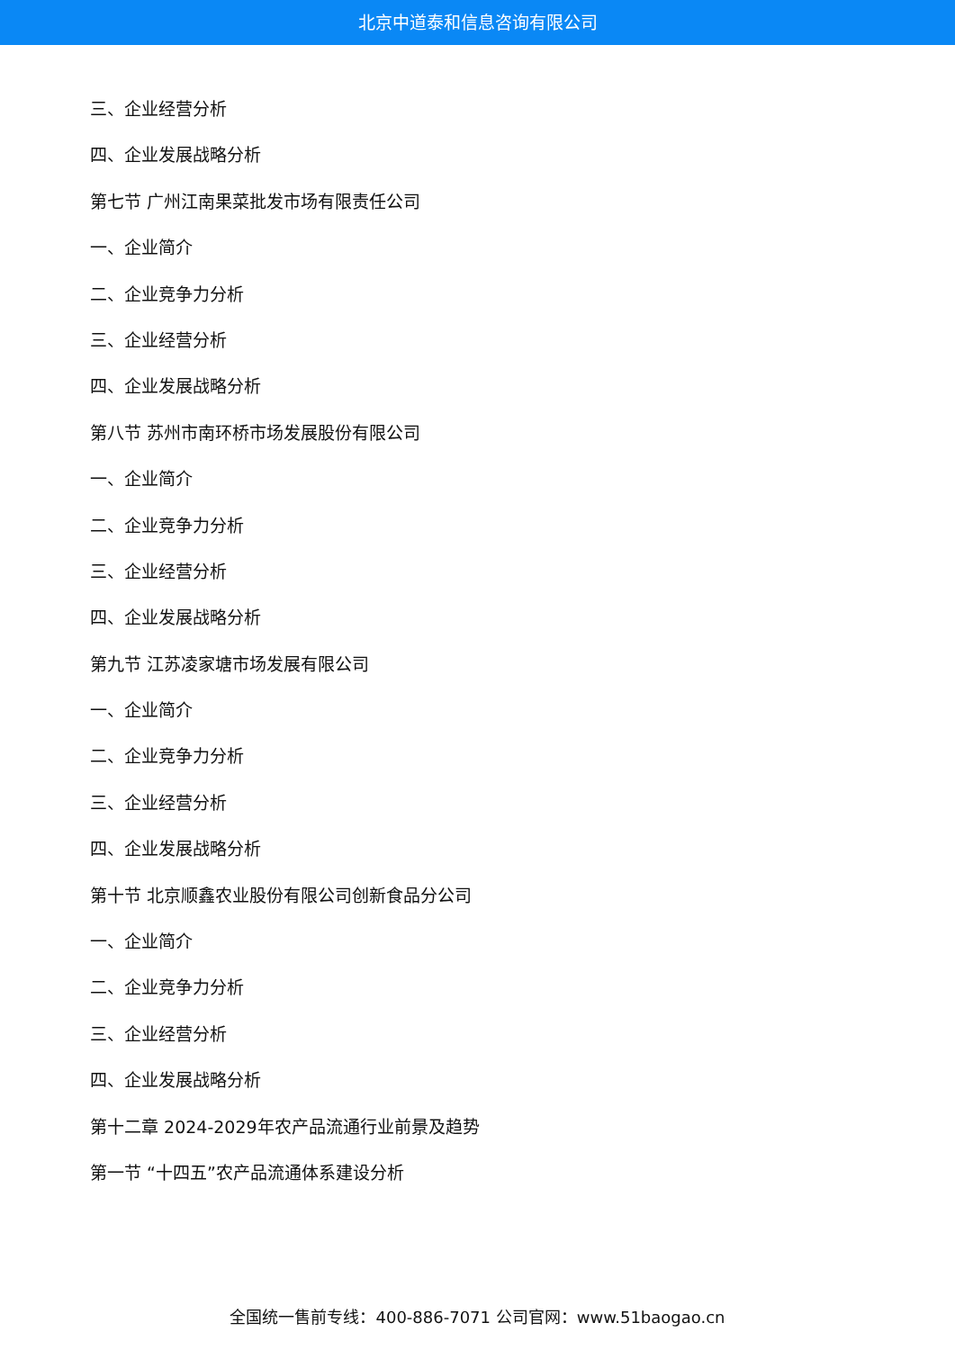北京中道泰和信息咨询有限公司
三、企业经营分析
四、企业发展战略分析
第七节 广州江南果菜批发市场有限责任公司
一、企业简介
二、企业竞争力分析
三、企业经营分析
四、企业发展战略分析
第八节 苏州市南环桥市场发展股份有限公司
一、企业简介
二、企业竞争力分析
三、企业经营分析
四、企业发展战略分析
第九节 江苏凌家塘市场发展有限公司
一、企业简介
二、企业竞争力分析
三、企业经营分析
四、企业发展战略分析
第十节 北京顺鑫农业股份有限公司创新食品分公司
一、企业简介
二、企业竞争力分析
三、企业经营分析
四、企业发展战略分析
第十二章 2024-2029年农产品流通行业前景及趋势
第一节 “十四五”农产品流通体系建设分析
全国统一售前专线：400-886-7071 公司官网：www.51baogao.cn